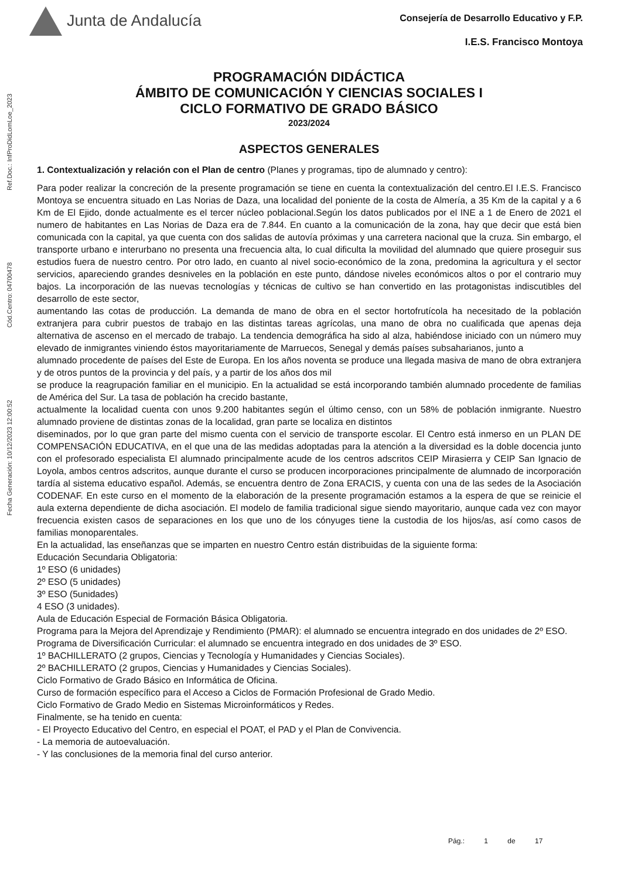Junta de Andalucía
Consejería de Desarrollo Educativo y F.P.
I.E.S. Francisco Montoya
Fecha Generación: 10/12/2023 12:00:52 Cód.Centro: 04700478 Ref.Doc.: InfProDidLomLoe_2023
PROGRAMACIÓN DIDÁCTICA
ÁMBITO DE COMUNICACIÓN Y CIENCIAS SOCIALES I
CICLO FORMATIVO DE GRADO BÁSICO
2023/2024
ASPECTOS GENERALES
1. Contextualización y relación con el Plan de centro (Planes y programas, tipo de alumnado y centro):
Para poder realizar la concreción de la presente programación se tiene en cuenta la contextualización del centro.El I.E.S. Francisco Montoya se encuentra situado en Las Norias de Daza, una localidad del poniente de la costa de Almería, a 35 Km de la capital y a 6 Km de El Ejido, donde actualmente es el tercer núcleo poblacional.Según los datos publicados por el INE a 1 de Enero de 2021 el numero de habitantes en Las Norias de Daza era de 7.844. En cuanto a la comunicación de la zona, hay que decir que está bien comunicada con la capital, ya que cuenta con dos salidas de autovía próximas y una carretera nacional que la cruza. Sin embargo, el transporte urbano e interurbano no presenta una frecuencia alta, lo cual dificulta la movilidad del alumnado que quiere proseguir sus estudios fuera de nuestro centro. Por otro lado, en cuanto al nivel socio-económico de la zona, predomina la agricultura y el sector servicios, apareciendo grandes desniveles en la población en este punto, dándose niveles económicos altos o por el contrario muy bajos. La incorporación de las nuevas tecnologías y técnicas de cultivo se han convertido en las protagonistas indiscutibles del desarrollo de este sector,
aumentando las cotas de producción. La demanda de mano de obra en el sector hortofrutícola ha necesitado de la población extranjera para cubrir puestos de trabajo en las distintas tareas agrícolas, una mano de obra no cualificada que apenas deja alternativa de ascenso en el mercado de trabajo. La tendencia demográfica ha sido al alza, habiéndose iniciado con un número muy elevado de inmigrantes viniendo éstos mayoritariamente de Marruecos, Senegal y demás países subsaharianos, junto a
alumnado procedente de países del Este de Europa. En los años noventa se produce una llegada masiva de mano de obra extranjera y de otros puntos de la provincia y del país, y a partir de los años dos mil
se produce la reagrupación familiar en el municipio. En la actualidad se está incorporando también alumnado procedente de familias de América del Sur. La tasa de población ha crecido bastante,
actualmente la localidad cuenta con unos 9.200 habitantes según el último censo, con un 58% de población inmigrante. Nuestro alumnado proviene de distintas zonas de la localidad, gran parte se localiza en distintos
diseminados, por lo que gran parte del mismo cuenta con el servicio de transporte escolar. El Centro está inmerso en un PLAN DE COMPENSACIÓN EDUCATIVA, en el que una de las medidas adoptadas para la atención a la diversidad es la doble docencia junto con el profesorado especialista El alumnado principalmente acude de los centros adscritos CEIP Mirasierra y CEIP San Ignacio de Loyola, ambos centros adscritos, aunque durante el curso se producen incorporaciones principalmente de alumnado de incorporación tardía al sistema educativo español. Además, se encuentra dentro de Zona ERACIS, y cuenta con una de las sedes de la Asociación CODENAF. En este curso en el momento de la elaboración de la presente programación estamos a la espera de que se reinicie el aula externa dependiente de dicha asociación. El modelo de familia tradicional sigue siendo mayoritario, aunque cada vez con mayor frecuencia existen casos de separaciones en los que uno de los cónyuges tiene la custodia de los hijos/as, así como casos de familias monoparentales.
En la actualidad, las enseñanzas que se imparten en nuestro Centro están distribuidas de la siguiente forma:
Educación Secundaria Obligatoria:
1º ESO (6 unidades)
2º ESO (5 unidades)
3º ESO (5unidades)
4 ESO (3 unidades).
Aula de Educación Especial de Formación Básica Obligatoria.
Programa para la Mejora del Aprendizaje y Rendimiento (PMAR): el alumnado se encuentra integrado en dos unidades de 2º ESO.
Programa de Diversificación Curricular: el alumnado se encuentra integrado en dos unidades de 3º ESO.
1º BACHILLERATO (2 grupos, Ciencias y Tecnología y Humanidades y Ciencias Sociales).
2º BACHILLERATO (2 grupos, Ciencias y Humanidades y Ciencias Sociales).
Ciclo Formativo de Grado Básico en Informática de Oficina.
Curso de formación específico para el Acceso a Ciclos de Formación Profesional de Grado Medio.
Ciclo Formativo de Grado Medio en Sistemas Microinformáticos y Redes.
Finalmente, se ha tenido en cuenta:
- El Proyecto Educativo del Centro, en especial el POAT, el PAD y el Plan de Convivencia.
- La memoria de autoevaluación.
- Y las conclusiones de la memoria final del curso anterior.
Pág.: 1 de 17